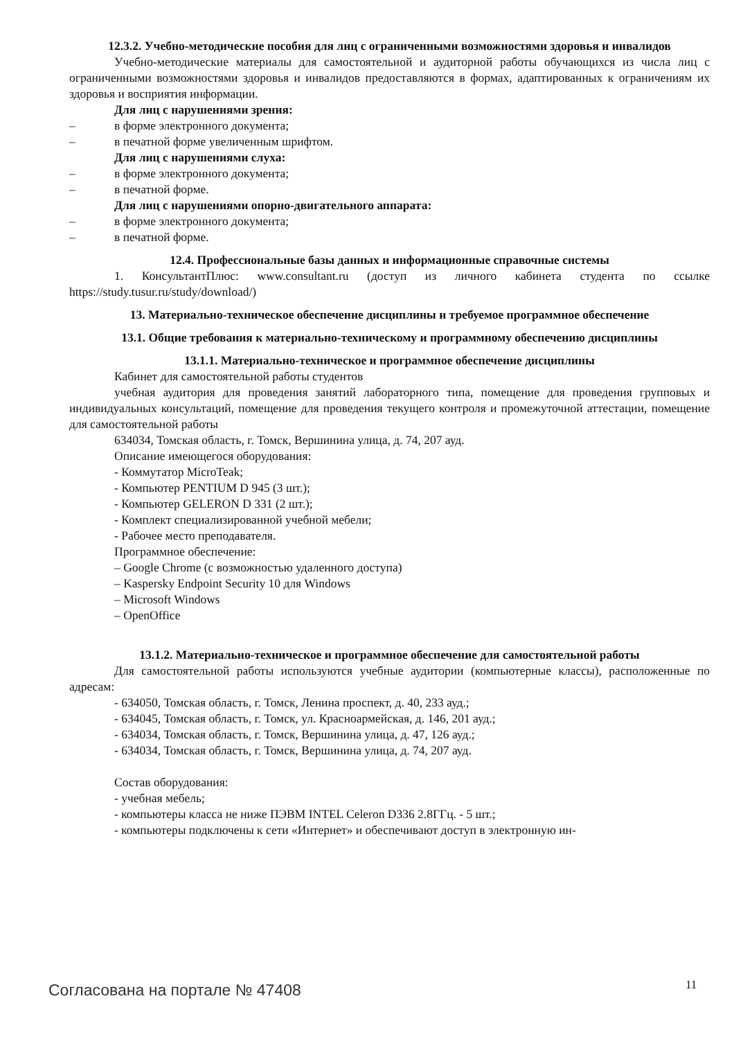12.3.2. Учебно-методические пособия для лиц с ограниченными возможностями здоровья и инвалидов
Учебно-методические материалы для самостоятельной и аудиторной работы обучающихся из числа лиц с ограниченными возможностями здоровья и инвалидов предоставляются в формах, адаптированных к ограничениям их здоровья и восприятия информации.
Для лиц с нарушениями зрения:
– в форме электронного документа;
– в печатной форме увеличенным шрифтом.
Для лиц с нарушениями слуха:
– в форме электронного документа;
– в печатной форме.
Для лиц с нарушениями опорно-двигательного аппарата:
– в форме электронного документа;
– в печатной форме.
12.4. Профессиональные базы данных и информационные справочные системы
1. КонсультантПлюс: www.consultant.ru (доступ из личного кабинета студента по ссылке https://study.tusur.ru/study/download/)
13. Материально-техническое обеспечение дисциплины и требуемое программное обеспечение
13.1. Общие требования к материально-техническому и программному обеспечению дисциплины
13.1.1. Материально-техническое и программное обеспечение дисциплины
Кабинет для самостоятельной работы студентов
учебная аудитория для проведения занятий лабораторного типа, помещение для проведения групповых и индивидуальных консультаций, помещение для проведения текущего контроля и промежуточной аттестации, помещение для самостоятельной работы
634034, Томская область, г. Томск, Вершинина улица, д. 74, 207 ауд.
Описание имеющегося оборудования:
- Коммутатор MicroTeak;
- Компьютер PENTIUM D 945 (3 шт.);
- Компьютер GELERON D 331 (2 шт.);
- Комплект специализированной учебной мебели;
- Рабочее место преподавателя.
Программное обеспечение:
– Google Chrome (с возможностью удаленного доступа)
– Kaspersky Endpoint Security 10 для Windows
– Microsoft Windows
– OpenOffice
13.1.2. Материально-техническое и программное обеспечение для самостоятельной работы
Для самостоятельной работы используются учебные аудитории (компьютерные классы), расположенные по адресам:
- 634050, Томская область, г. Томск, Ленина проспект, д. 40, 233 ауд.;
- 634045, Томская область, г. Томск, ул. Красноармейская, д. 146, 201 ауд.;
- 634034, Томская область, г. Томск, Вершинина улица, д. 47, 126 ауд.;
- 634034, Томская область, г. Томск, Вершинина улица, д. 74, 207 ауд.
Состав оборудования:
- учебная мебель;
- компьютеры класса не ниже ПЭВМ INTEL Celeron D336 2.8ГГц. - 5 шт.;
- компьютеры подключены к сети «Интернет» и обеспечивают доступ в электронную ин-
Согласована на портале № 47408 11